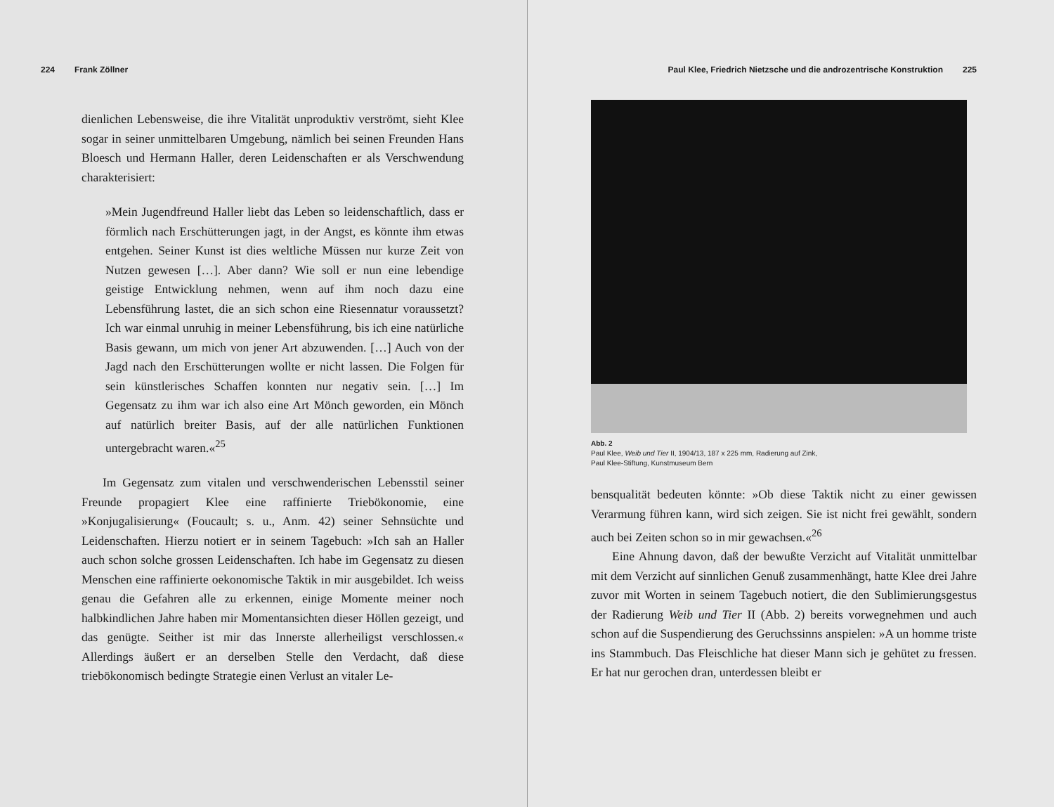224 Frank Zöllner
dienlichen Lebensweise, die ihre Vitalität unproduktiv verströmt, sieht Klee sogar in seiner unmittelbaren Umgebung, nämlich bei seinen Freunden Hans Bloesch und Hermann Haller, deren Leidenschaften er als Verschwendung charakterisiert:
»Mein Jugendfreund Haller liebt das Leben so leidenschaftlich, dass er förmlich nach Erschütterungen jagt, in der Angst, es könnte ihm etwas entgehen. Seiner Kunst ist dies weltliche Müssen nur kurze Zeit von Nutzen gewesen […]. Aber dann? Wie soll er nun eine lebendige geistige Entwicklung nehmen, wenn auf ihm noch dazu eine Lebensführung lastet, die an sich schon eine Riesennatur voraussetzt? Ich war einmal unruhig in meiner Lebensführung, bis ich eine natürliche Basis gewann, um mich von jener Art abzuwenden. […] Auch von der Jagd nach den Erschütterungen wollte er nicht lassen. Die Folgen für sein künstlerisches Schaffen konnten nur negativ sein. […] Im Gegensatz zu ihm war ich also eine Art Mönch geworden, ein Mönch auf natürlich breiter Basis, auf der alle natürlichen Funktionen untergebracht waren.«<sup>25</sup>
Im Gegensatz zum vitalen und verschwenderischen Lebensstil seiner Freunde propagiert Klee eine raffinierte Triebökonomie, eine »Konjugalisierung« (Foucault; s. u., Anm. 42) seiner Sehnsüchte und Leidenschaften. Hierzu notiert er in seinem Tagebuch: »Ich sah an Haller auch schon solche grossen Leidenschaften. Ich habe im Gegensatz zu diesen Menschen eine raffinierte oekonomische Taktik in mir ausgebildet. Ich weiss genau die Gefahren alle zu erkennen, einige Momente meiner noch halbkindlichen Jahre haben mir Momentansichten dieser Höllen gezeigt, und das genügte. Seither ist mir das Innerste allerheiligst verschlossen.« Allerdings äußert er an derselben Stelle den Verdacht, daß diese triebökonomisch bedingte Strategie einen Verlust an vitaler Le-
Paul Klee, Friedrich Nietzsche und die androzentrische Konstruktion 225
Abb. 2
Paul Klee, Weib und Tier II, 1904/13, 187 x 225 mm, Radierung auf Zink,
Paul Klee-Stiftung, Kunstmuseum Bern
bensqualität bedeuten könnte: »Ob diese Taktik nicht zu einer gewissen Verarmung führen kann, wird sich zeigen. Sie ist nicht frei gewählt, sondern auch bei Zeiten schon so in mir gewachsen.«<sup>26</sup>
Eine Ahnung davon, daß der bewußte Verzicht auf Vitalität unmittelbar mit dem Verzicht auf sinnlichen Genuß zusammenhängt, hatte Klee drei Jahre zuvor mit Worten in seinem Tagebuch notiert, die den Sublimierungsgestus der Radierung Weib und Tier II (Abb. 2) bereits vorwegnehmen und auch schon auf die Suspendierung des Geruchssinns anspielen: »A un homme triste ins Stammbuch. Das Fleischliche hat dieser Mann sich je gehütet zu fressen. Er hat nur gerochen dran, unterdessen bleibt er